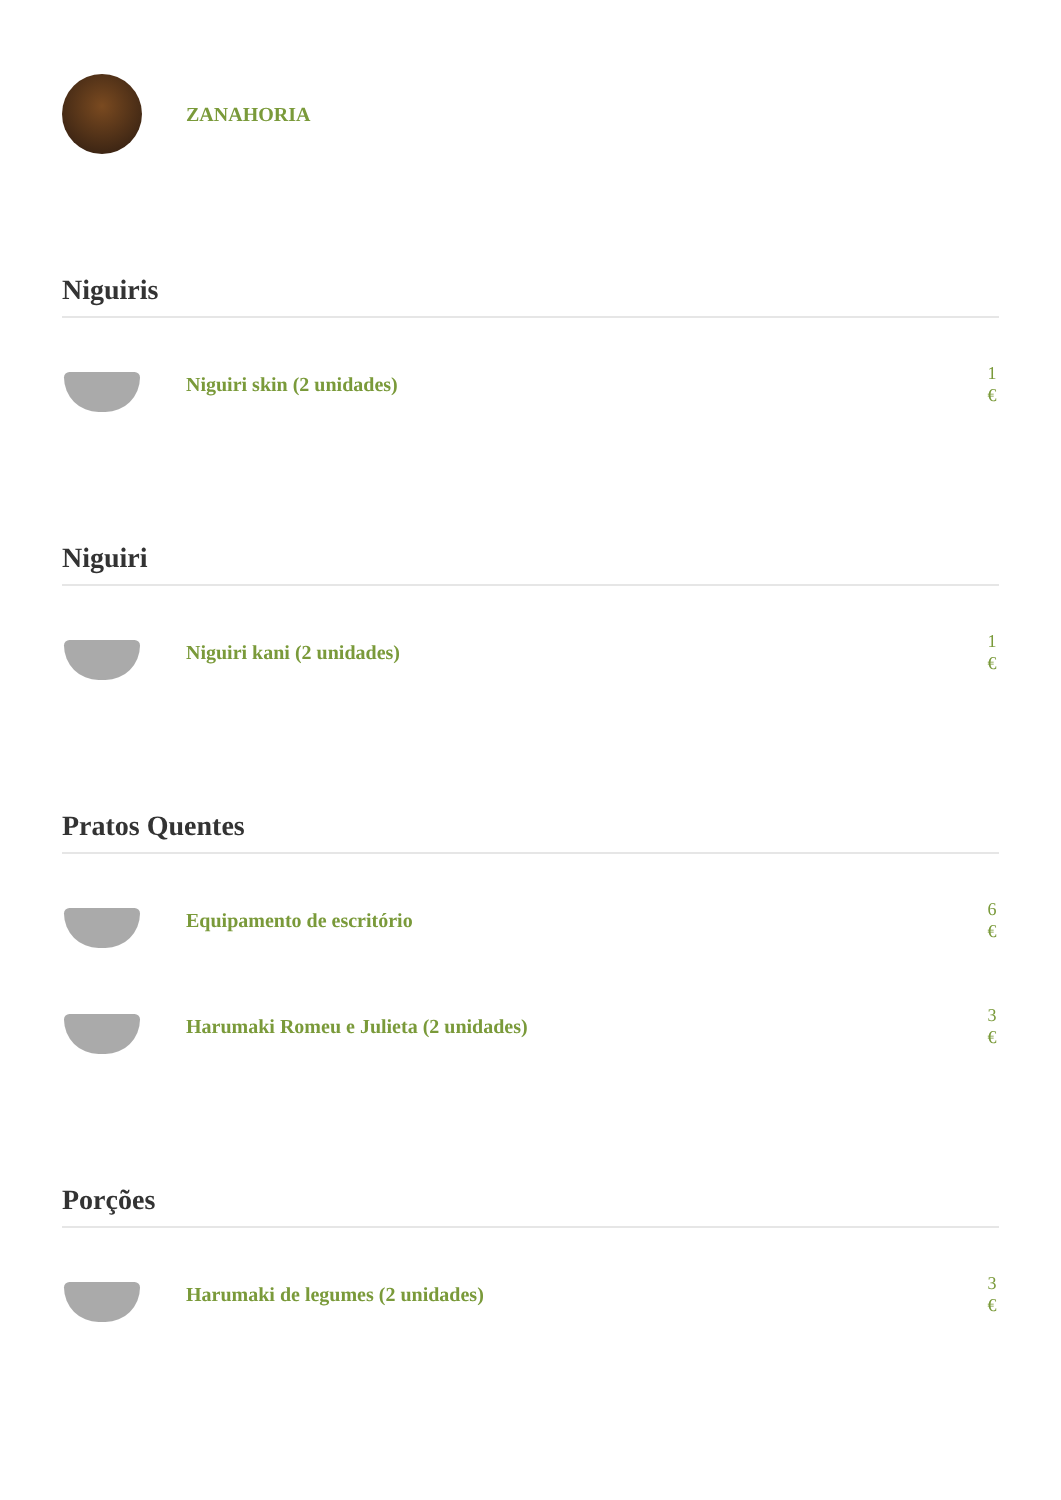ZANAHORIA
Niguiris
Niguiri skin (2 unidades)
1 €
Niguiri
Niguiri kani (2 unidades)
1 €
Pratos Quentes
Equipamento de escritório
6 €
Harumaki Romeu e Julieta (2 unidades)
3 €
Porções
Harumaki de legumes (2 unidades)
3 €